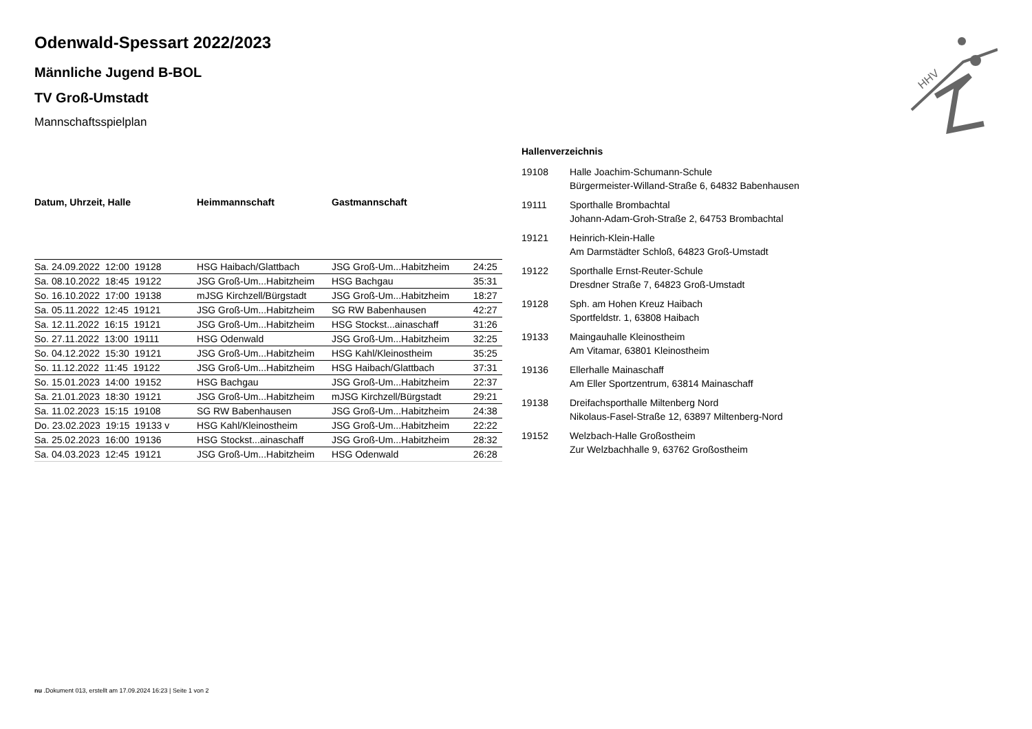HHV
Odenwald-Spessart 2022/2023
Männliche Jugend B-BOL
TV Groß-Umstadt
Mannschaftsspielplan
| Datum, Uhrzeit, Halle | Heimmannschaft | Gastmannschaft | |
| --- | --- | --- | --- |
| Sa. 24.09.2022 12:00 19128 | HSG Haibach/Glattbach | JSG Groß-Um...Habitzheim | 24:25 |
| Sa. 08.10.2022 18:45 19122 | JSG Groß-Um...Habitzheim | HSG Bachgau | 35:31 |
| So. 16.10.2022 17:00 19138 | mJSG Kirchzell/Bürgstadt | JSG Groß-Um...Habitzheim | 18:27 |
| Sa. 05.11.2022 12:45 19121 | JSG Groß-Um...Habitzheim | SG RW Babenhausen | 42:27 |
| Sa. 12.11.2022 16:15 19121 | JSG Groß-Um...Habitzheim | HSG Stockst...ainaschaff | 31:26 |
| So. 27.11.2022 13:00 19111 | HSG Odenwald | JSG Groß-Um...Habitzheim | 32:25 |
| So. 04.12.2022 15:30 19121 | JSG Groß-Um...Habitzheim | HSG Kahl/Kleinostheim | 35:25 |
| So. 11.12.2022 11:45 19122 | JSG Groß-Um...Habitzheim | HSG Haibach/Glattbach | 37:31 |
| So. 15.01.2023 14:00 19152 | HSG Bachgau | JSG Groß-Um...Habitzheim | 22:37 |
| Sa. 21.01.2023 18:30 19121 | JSG Groß-Um...Habitzheim | mJSG Kirchzell/Bürgstadt | 29:21 |
| Sa. 11.02.2023 15:15 19108 | SG RW Babenhausen | JSG Groß-Um...Habitzheim | 24:38 |
| Do. 23.02.2023 19:15 19133 v | HSG Kahl/Kleinostheim | JSG Groß-Um...Habitzheim | 22:22 |
| Sa. 25.02.2023 16:00 19136 | HSG Stockst...ainaschaff | JSG Groß-Um...Habitzheim | 28:32 |
| Sa. 04.03.2023 12:45 19121 | JSG Groß-Um...Habitzheim | HSG Odenwald | 26:28 |
Hallenverzeichnis
19108 Halle Joachim-Schumann-Schule
Bürgermeister-Willand-Straße 6, 64832 Babenhausen
19111 Sporthalle Brombachtal
Johann-Adam-Groh-Straße 2, 64753 Brombachtal
19121 Heinrich-Klein-Halle
Am Darmstädter Schloß, 64823 Groß-Umstadt
19122 Sporthalle Ernst-Reuter-Schule
Dresdner Straße 7, 64823 Groß-Umstadt
19128 Sph. am Hohen Kreuz Haibach
Sportfeldstr. 1, 63808 Haibach
19133 Maingauhalle Kleinostheim
Am Vitamar, 63801 Kleinostheim
19136 Ellerhalle Mainaschaff
Am Eller Sportzentrum, 63814 Mainaschaff
19138 Dreifachsporthalle Miltenberg Nord
Nikolaus-Fasel-Straße 12, 63897 Miltenberg-Nord
19152 Welzbach-Halle Großostheim
Zur Welzbachhalle 9, 63762 Großostheim
nu .Dokument 013, erstellt am 17.09.2024 16:23 | Seite 1 von 2